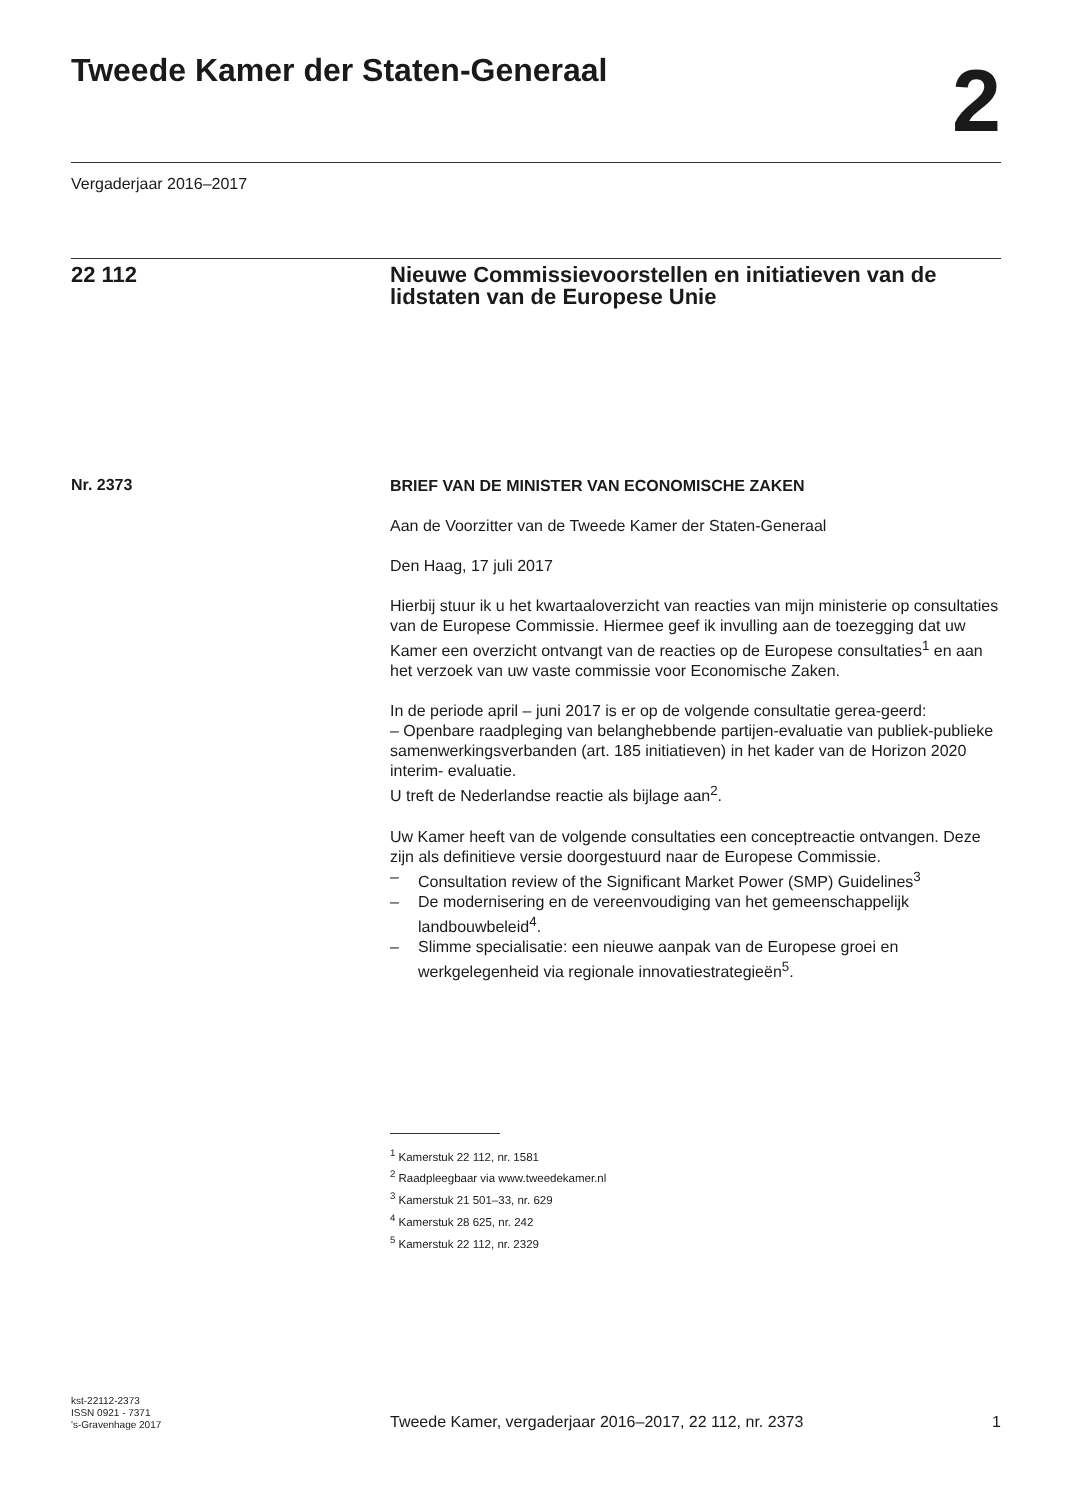Tweede Kamer der Staten-Generaal
2
Vergaderjaar 2016–2017
22 112 Nieuwe Commissievoorstellen en initiatieven van de lidstaten van de Europese Unie
Nr. 2373
BRIEF VAN DE MINISTER VAN ECONOMISCHE ZAKEN
Aan de Voorzitter van de Tweede Kamer der Staten-Generaal
Den Haag, 17 juli 2017
Hierbij stuur ik u het kwartaaloverzicht van reacties van mijn ministerie op consultaties van de Europese Commissie. Hiermee geef ik invulling aan de toezegging dat uw Kamer een overzicht ontvangt van de reacties op de Europese consultaties<sup>1</sup> en aan het verzoek van uw vaste commissie voor Economische Zaken.
In de periode april – juni 2017 is er op de volgende consultatie gerea-geerd:
– Openbare raadpleging van belanghebbende partijen-evaluatie van publiek-publieke samenwerkingsverbanden (art. 185 initiatieven) in het kader van de Horizon 2020 interim- evaluatie.
U treft de Nederlandse reactie als bijlage aan<sup>2</sup>.
Uw Kamer heeft van de volgende consultaties een conceptreactie ontvangen. Deze zijn als definitieve versie doorgestuurd naar de Europese Commissie.
– Consultation review of the Significant Market Power (SMP) Guidelines<sup>3</sup>
– De modernisering en de vereenvoudiging van het gemeenschappelijk landbouwbeleid<sup>4</sup>.
– Slimme specialisatie: een nieuwe aanpak van de Europese groei en werkgelegenheid via regionale innovatiestrategieën<sup>5</sup>.
<sup>1</sup> Kamerstuk 22 112, nr. 1581
<sup>2</sup> Raadpleegbaar via www.tweedekamer.nl
<sup>3</sup> Kamerstuk 21 501–33, nr. 629
<sup>4</sup> Kamerstuk 28 625, nr. 242
<sup>5</sup> Kamerstuk 22 112, nr. 2329
kst-22112-2373
ISSN 0921 - 7371
's-Gravenhage 2017
Tweede Kamer, vergaderjaar 2016–2017, 22 112, nr. 2373
1